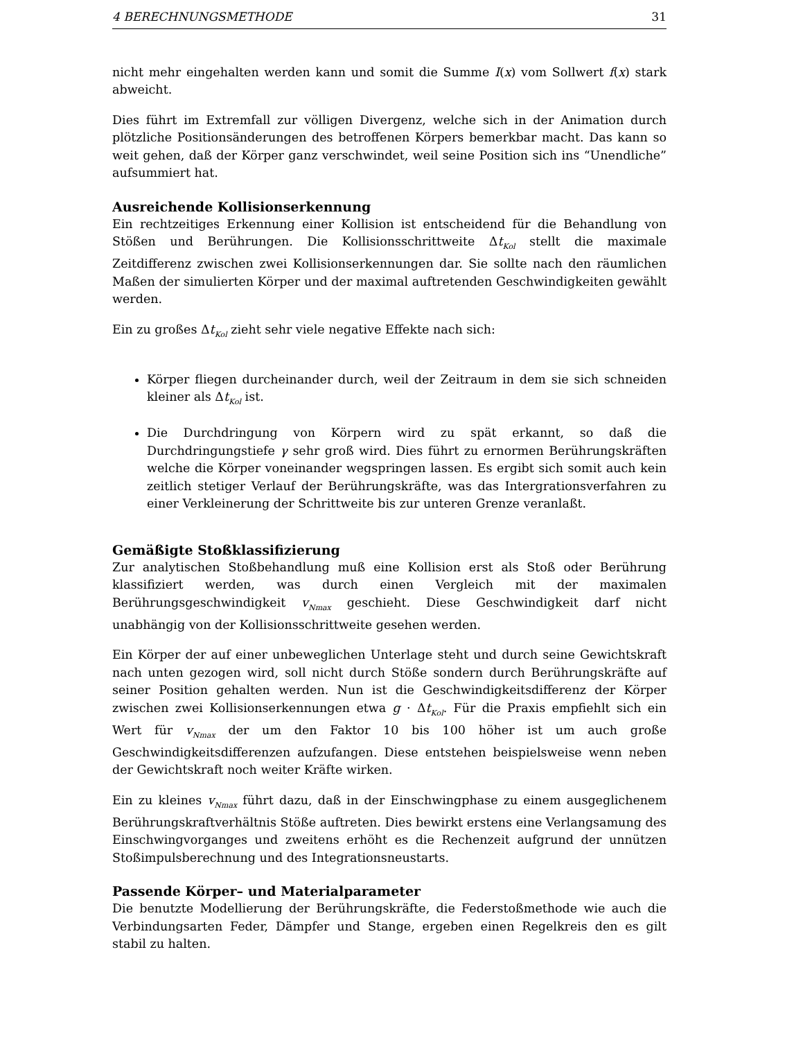4 BERECHNUNGSMETHODE 31
nicht mehr eingehalten werden kann und somit die Summe I(x) vom Sollwert f(x) stark abweicht.
Dies führt im Extremfall zur völligen Divergenz, welche sich in der Animation durch plötzliche Positionsänderungen des betroffenen Körpers bemerkbar macht. Das kann so weit gehen, daß der Körper ganz verschwindet, weil seine Position sich ins “Unendliche” aufsummiert hat.
Ausreichende Kollisionserkennung
Ein rechtzeitiges Erkennung einer Kollision ist entscheidend für die Behandlung von Stößen und Berührungen. Die Kollisionsschrittweite Δt<sub>Kol</sub> stellt die maximale Zeitdifferenz zwischen zwei Kollisionserkennungen dar. Sie sollte nach den räumlichen Maßen der simulierten Körper und der maximal auftretenden Geschwindigkeiten gewählt werden.
Ein zu großes Δt<sub>Kol</sub> zieht sehr viele negative Effekte nach sich:
Körper fliegen durcheinander durch, weil der Zeitraum in dem sie sich schneiden kleiner als Δt<sub>Kol</sub> ist.
Die Durchdringung von Körpern wird zu spät erkannt, so daß die Durchdringungstiefe γ sehr groß wird. Dies führt zu ernormen Berührungskräften welche die Körper voneinander wegspringen lassen. Es ergibt sich somit auch kein zeitlich stetiger Verlauf der Berührungskräfte, was das Intergrationsverfahren zu einer Verkleinerung der Schrittweite bis zur unteren Grenze veranlaßt.
Gemäßigte Stoßklassifizierung
Zur analytischen Stoßbehandlung muß eine Kollision erst als Stoß oder Berührung klassifiziert werden, was durch einen Vergleich mit der maximalen Berührungsgeschwindigkeit v<sub>Nmax</sub> geschieht. Diese Geschwindigkeit darf nicht unabhängig von der Kollisionsschrittweite gesehen werden.
Ein Körper der auf einer unbeweglichen Unterlage steht und durch seine Gewichtskraft nach unten gezogen wird, soll nicht durch Stöße sondern durch Berührungskräfte auf seiner Position gehalten werden. Nun ist die Geschwindigkeitsdifferenz der Körper zwischen zwei Kollisionserkennungen etwa g · Δt<sub>Kol</sub>. Für die Praxis empfiehlt sich ein Wert für v<sub>Nmax</sub> der um den Faktor 10 bis 100 höher ist um auch große Geschwindigkeitsdifferenzen aufzufangen. Diese entstehen beispielsweise wenn neben der Gewichtskraft noch weiter Kräfte wirken.
Ein zu kleines v<sub>Nmax</sub> führt dazu, daß in der Einschwingphase zu einem ausgeglichenem Berührungskraftverhältnis Stöße auftreten. Dies bewirkt erstens eine Verlangsamung des Einschwingvorganges und zweitens erhöht es die Rechenzeit aufgrund der unnützen Stoßimpulsberechnung und des Integrationsneustarts.
Passende Körper– und Materialparameter
Die benutzte Modellierung der Berührungskräfte, die Federstoßmethode wie auch die Verbindungsarten Feder, Dämpfer und Stange, ergeben einen Regelkreis den es gilt stabil zu halten.